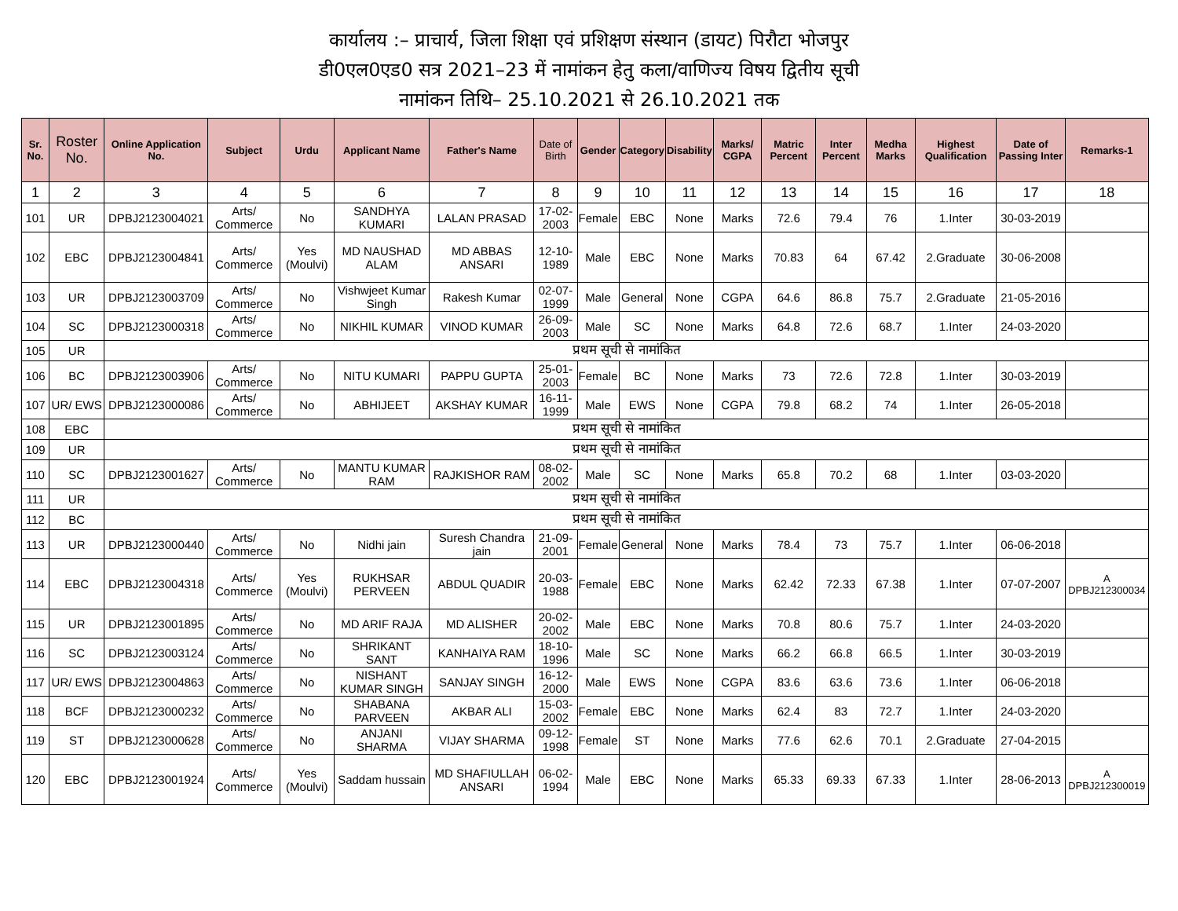कार्यालय :– प्राचार्य, जिला शिक्षा एवं प्रशिक्षण संस्थान (डायट) पिरौटा भोजपुर
डी0एल0एड0 सत्र 2021–23 में नामांकन हेतु कला/वाणिज्य विषय द्वितीय सूची
नामांकन तिथि– 25.10.2021 से 26.10.2021 तक
| Sr. No. | Roster No. | Online Application No. | Subject | Urdu | Applicant Name | Father's Name | Date of Birth | Gender | Category | Disability | Marks/ CGPA | Matric Percent | Inter Percent | Medha Marks | Highest Qualification | Date of Passing Inter | Remarks-1 |
| --- | --- | --- | --- | --- | --- | --- | --- | --- | --- | --- | --- | --- | --- | --- | --- | --- | --- |
| 1 | 2 | 3 | 4 | 5 | 6 | 7 | 8 | 9 | 10 | 11 | 12 | 13 | 14 | 15 | 16 | 17 | 18 |
| 101 | UR | DPBJ2123004021 | Arts/ Commerce | No | SANDHYA KUMARI | LALAN PRASAD | 17-02-2003 | Female | EBC | None | Marks | 72.6 | 79.4 | 76 | 1.Inter | 30-03-2019 | |
| 102 | EBC | DPBJ2123004841 | Arts/ Commerce | Yes (Moulvi) | MD NAUSHAD ALAM | MD ABBAS ANSARI | 12-10-1989 | Male | EBC | None | Marks | 70.83 | 64 | 67.42 | 2.Graduate | 30-06-2008 | |
| 103 | UR | DPBJ2123003709 | Arts/ Commerce | No | Vishwjeet Kumar Singh | Rakesh Kumar | 02-07-1999 | Male | General | None | CGPA | 64.6 | 86.8 | 75.7 | 2.Graduate | 21-05-2016 | |
| 104 | SC | DPBJ2123000318 | Arts/ Commerce | No | NIKHIL KUMAR | VINOD KUMAR | 26-09-2003 | Male | SC | None | Marks | 64.8 | 72.6 | 68.7 | 1.Inter | 24-03-2020 | |
| 105 | UR | प्रथम सूची से नामांकित | | | | | | | | | | | | | | | |
| 106 | BC | DPBJ2123003906 | Arts/ Commerce | No | NITU KUMARI | PAPPU GUPTA | 25-01-2003 | Female | BC | None | Marks | 73 | 72.6 | 72.8 | 1.Inter | 30-03-2019 | |
| 107 | UR/ EWS | DPBJ2123000086 | Arts/ Commerce | No | ABHIJEET | AKSHAY KUMAR | 16-11-1999 | Male | EWS | None | CGPA | 79.8 | 68.2 | 74 | 1.Inter | 26-05-2018 | |
| 108 | EBC | प्रथम सूची से नामांकित | | | | | | | | | | | | | | | |
| 109 | UR | प्रथम सूची से नामांकित | | | | | | | | | | | | | | | |
| 110 | SC | DPBJ2123001627 | Arts/ Commerce | No | MANTU KUMAR RAM | RAJKISHOR RAM | 08-02-2002 | Male | SC | None | Marks | 65.8 | 70.2 | 68 | 1.Inter | 03-03-2020 | |
| 111 | UR | प्रथम सूची से नामांकित | | | | | | | | | | | | | | | |
| 112 | BC | प्रथम सूची से नामांकित | | | | | | | | | | | | | | | |
| 113 | UR | DPBJ2123000440 | Arts/ Commerce | No | Nidhi jain | Suresh Chandra jain | 21-09-2001 | Female | General | None | Marks | 78.4 | 73 | 75.7 | 1.Inter | 06-06-2018 | |
| 114 | EBC | DPBJ2123004318 | Arts/ Commerce | Yes (Moulvi) | RUKHSAR PERVEEN | ABDUL QUADIR | 20-03-1988 | Female | EBC | None | Marks | 62.42 | 72.33 | 67.38 | 1.Inter | 07-07-2007 | A DPBJ212300034 |
| 115 | UR | DPBJ2123001895 | Arts/ Commerce | No | MD ARIF RAJA | MD ALISHER | 20-02-2002 | Male | EBC | None | Marks | 70.8 | 80.6 | 75.7 | 1.Inter | 24-03-2020 | |
| 116 | SC | DPBJ2123003124 | Arts/ Commerce | No | SHRIKANT SANT | KANHAIYA RAM | 18-10-1996 | Male | SC | None | Marks | 66.2 | 66.8 | 66.5 | 1.Inter | 30-03-2019 | |
| 117 | UR/ EWS | DPBJ2123004863 | Arts/ Commerce | No | NISHANT KUMAR SINGH | SANJAY SINGH | 16-12-2000 | Male | EWS | None | CGPA | 83.6 | 63.6 | 73.6 | 1.Inter | 06-06-2018 | |
| 118 | BCF | DPBJ2123000232 | Arts/ Commerce | No | SHABANA PARVEEN | AKBAR ALI | 15-03-2002 | Female | EBC | None | Marks | 62.4 | 83 | 72.7 | 1.Inter | 24-03-2020 | |
| 119 | ST | DPBJ2123000628 | Arts/ Commerce | No | ANJANI SHARMA | VIJAY SHARMA | 09-12-1998 | Female | ST | None | Marks | 77.6 | 62.6 | 70.1 | 2.Graduate | 27-04-2015 | |
| 120 | EBC | DPBJ2123001924 | Arts/ Commerce | Yes (Moulvi) | Saddam hussain | MD SHAFIULLAH ANSARI | 06-02-1994 | Male | EBC | None | Marks | 65.33 | 69.33 | 67.33 | 1.Inter | 28-06-2013 | A DPBJ212300019 |